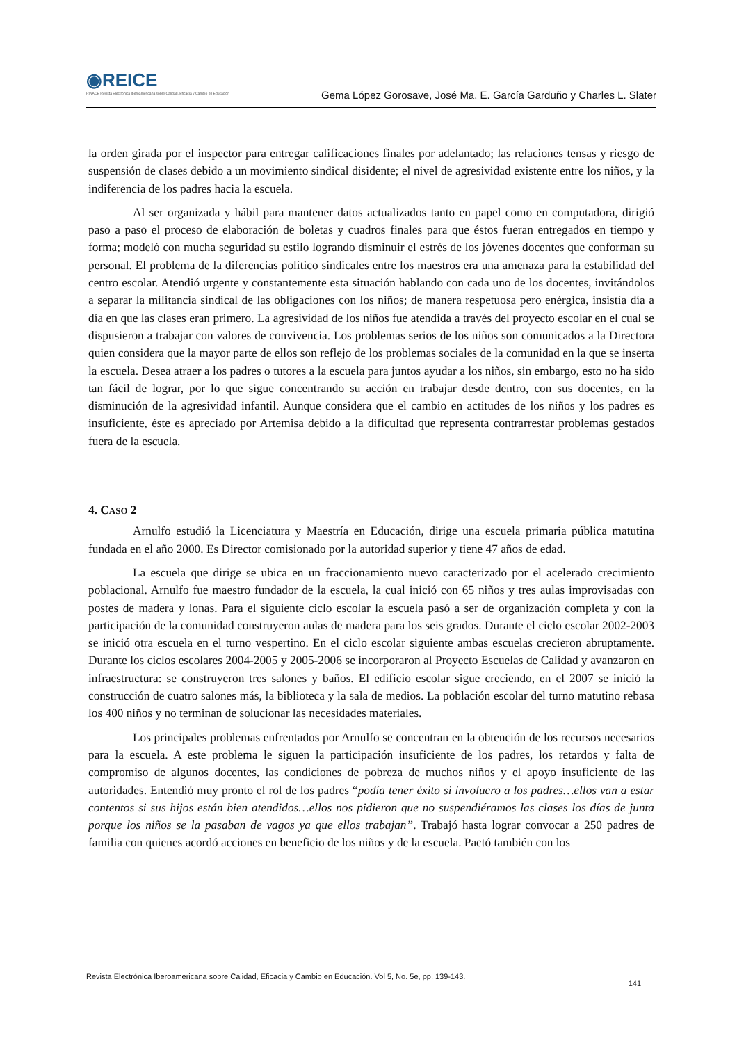◉REICE
RINACE Revista Electrónica Iberoamericana sobre Calidad, Eficacia y Cambio en Educación
Gema López Gorosave, José Ma. E. García Garduño y Charles L. Slater
la orden girada por el inspector para entregar calificaciones finales por adelantado; las relaciones tensas y riesgo de suspensión de clases debido a un movimiento sindical disidente; el nivel de agresividad existente entre los niños, y la indiferencia de los padres hacia la escuela.
Al ser organizada y hábil para mantener datos actualizados tanto en papel como en computadora, dirigió paso a paso el proceso de elaboración de boletas y cuadros finales para que éstos fueran entregados en tiempo y forma; modeló con mucha seguridad su estilo logrando disminuir el estrés de los jóvenes docentes que conforman su personal. El problema de la diferencias político sindicales entre los maestros era una amenaza para la estabilidad del centro escolar. Atendió urgente y constantemente esta situación hablando con cada uno de los docentes, invitándolos a separar la militancia sindical de las obligaciones con los niños; de manera respetuosa pero enérgica, insistía día a día en que las clases eran primero. La agresividad de los niños fue atendida a través del proyecto escolar en el cual se dispusieron a trabajar con valores de convivencia. Los problemas serios de los niños son comunicados a la Directora quien considera que la mayor parte de ellos son reflejo de los problemas sociales de la comunidad en la que se inserta la escuela. Desea atraer a los padres o tutores a la escuela para juntos ayudar a los niños, sin embargo, esto no ha sido tan fácil de lograr, por lo que sigue concentrando su acción en trabajar desde dentro, con sus docentes, en la disminución de la agresividad infantil. Aunque considera que el cambio en actitudes de los niños y los padres es insuficiente, éste es apreciado por Artemisa debido a la dificultad que representa contrarrestar problemas gestados fuera de la escuela.
4. CASO 2
Arnulfo estudió la Licenciatura y Maestría en Educación, dirige una escuela primaria pública matutina fundada en el año 2000. Es Director comisionado por la autoridad superior y tiene 47 años de edad.
La escuela que dirige se ubica en un fraccionamiento nuevo caracterizado por el acelerado crecimiento poblacional. Arnulfo fue maestro fundador de la escuela, la cual inició con 65 niños y tres aulas improvisadas con postes de madera y lonas. Para el siguiente ciclo escolar la escuela pasó a ser de organización completa y con la participación de la comunidad construyeron aulas de madera para los seis grados. Durante el ciclo escolar 2002-2003 se inició otra escuela en el turno vespertino. En el ciclo escolar siguiente ambas escuelas crecieron abruptamente. Durante los ciclos escolares 2004-2005 y 2005-2006 se incorporaron al Proyecto Escuelas de Calidad y avanzaron en infraestructura: se construyeron tres salones y baños. El edificio escolar sigue creciendo, en el 2007 se inició la construcción de cuatro salones más, la biblioteca y la sala de medios. La población escolar del turno matutino rebasa los 400 niños y no terminan de solucionar las necesidades materiales.
Los principales problemas enfrentados por Arnulfo se concentran en la obtención de los recursos necesarios para la escuela. A este problema le siguen la participación insuficiente de los padres, los retardos y falta de compromiso de algunos docentes, las condiciones de pobreza de muchos niños y el apoyo insuficiente de las autoridades. Entendió muy pronto el rol de los padres “podía tener éxito si involucro a los padres…ellos van a estar contentos si sus hijos están bien atendidos…ellos nos pidieron que no suspendiéramos las clases los días de junta porque los niños se la pasaban de vagos ya que ellos trabajan”. Trabajó hasta lograr convocar a 250 padres de familia con quienes acordó acciones en beneficio de los niños y de la escuela. Pactó también con los
Revista Electrónica Iberoamericana sobre Calidad, Eficacia y Cambio en Educación. Vol 5, No. 5e, pp. 139-143.
141